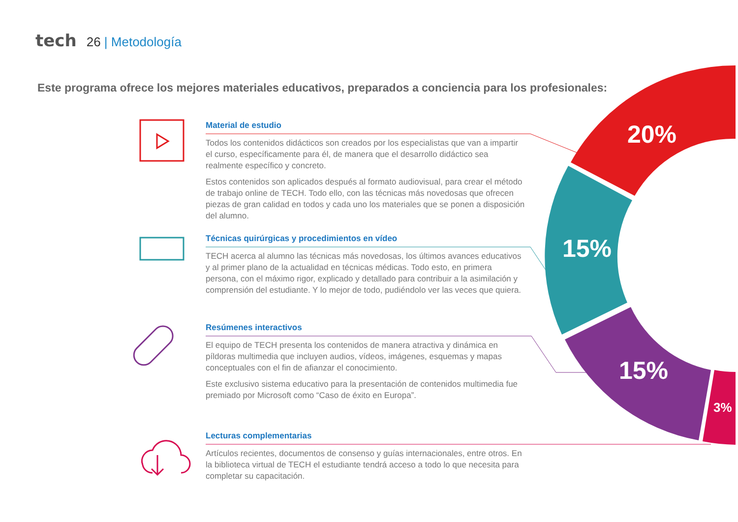20%
15%
15%
3%
tech 26 | Metodología
Este programa ofrece los mejores materiales educativos, preparados a conciencia para los profesionales:
Material de estudio
Todos los contenidos didácticos son creados por los especialistas que van a impartir el curso, específicamente para él, de manera que el desarrollo didáctico sea realmente específico y concreto.
Estos contenidos son aplicados después al formato audiovisual, para crear el método de trabajo online de TECH. Todo ello, con las técnicas más novedosas que ofrecen piezas de gran calidad en todos y cada uno los materiales que se ponen a disposición del alumno.
Técnicas quirúrgicas y procedimientos en vídeo
TECH acerca al alumno las técnicas más novedosas, los últimos avances educativos y al primer plano de la actualidad en técnicas médicas. Todo esto, en primera persona, con el máximo rigor, explicado y detallado para contribuir a la asimilación y comprensión del estudiante. Y lo mejor de todo, pudiéndolo ver las veces que quiera.
Resúmenes interactivos
El equipo de TECH presenta los contenidos de manera atractiva y dinámica en píldoras multimedia que incluyen audios, vídeos, imágenes, esquemas y mapas conceptuales con el fin de afianzar el conocimiento.
Este exclusivo sistema educativo para la presentación de contenidos multimedia fue premiado por Microsoft como “Caso de éxito en Europa”.
Lecturas complementarias
Artículos recientes, documentos de consenso y guías internacionales, entre otros. En la biblioteca virtual de TECH el estudiante tendrá acceso a todo lo que necesita para completar su capacitación.